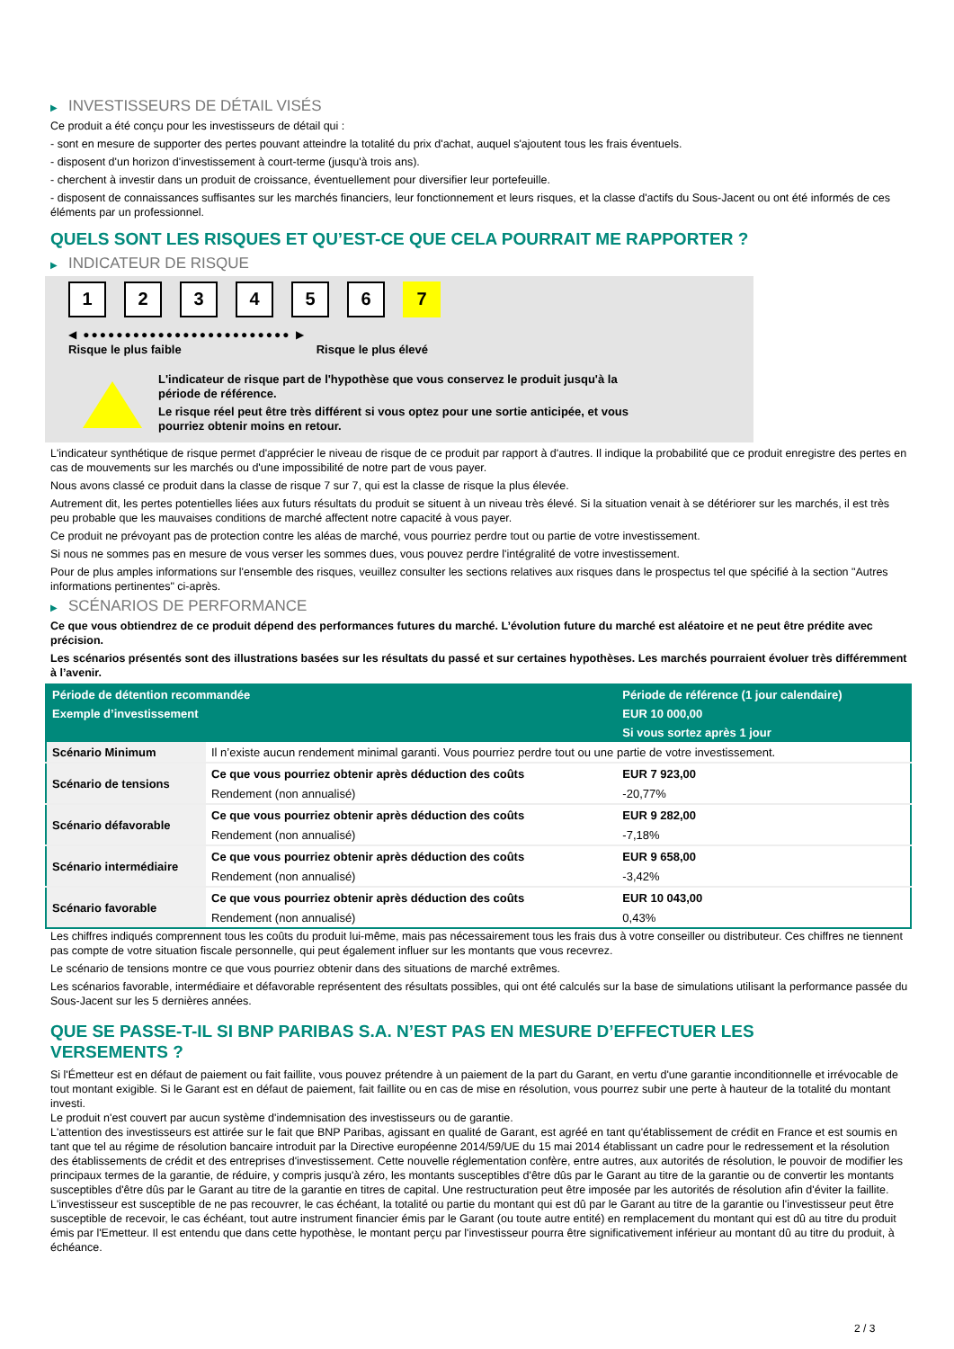▶ INVESTISSEURS DE DÉTAIL VISÉS
Ce produit a été conçu pour les investisseurs de détail qui :
- sont en mesure de supporter des pertes pouvant atteindre la totalité du prix d'achat, auquel s'ajoutent tous les frais éventuels.
- disposent d'un horizon d'investissement à court-terme (jusqu'à trois ans).
- cherchent à investir dans un produit de croissance, éventuellement pour diversifier leur portefeuille.
- disposent de connaissances suffisantes sur les marchés financiers, leur fonctionnement et leurs risques, et la classe d'actifs du Sous-Jacent ou ont été informés de ces éléments par un professionnel.
QUELS SONT LES RISQUES ET QU’EST-CE QUE CELA POURRAIT ME RAPPORTER ?
▶ INDICATEUR DE RISQUE
1 2 3 4 5 6 7
◀ ●●●●●●●●●●●●●●●●●●●●●●●●● ▶
Risque le plus faible Risque le plus élevé
L'indicateur de risque part de l'hypothèse que vous conservez le produit jusqu'à la
période de référence.
Le risque réel peut être très différent si vous optez pour une sortie anticipée, et vous
pourriez obtenir moins en retour.
L'indicateur synthétique de risque permet d'apprécier le niveau de risque de ce produit par rapport à d'autres. Il indique la probabilité que ce produit enregistre des pertes en cas de mouvements sur les marchés ou d'une impossibilité de notre part de vous payer.
Nous avons classé ce produit dans la classe de risque 7 sur 7, qui est la classe de risque la plus élevée.
Autrement dit, les pertes potentielles liées aux futurs résultats du produit se situent à un niveau très élevé. Si la situation venait à se détériorer sur les marchés, il est très peu probable que les mauvaises conditions de marché affectent notre capacité à vous payer.
Ce produit ne prévoyant pas de protection contre les aléas de marché, vous pourriez perdre tout ou partie de votre investissement.
Si nous ne sommes pas en mesure de vous verser les sommes dues, vous pouvez perdre l'intégralité de votre investissement.
Pour de plus amples informations sur l'ensemble des risques, veuillez consulter les sections relatives aux risques dans le prospectus tel que spécifié à la section "Autres informations pertinentes" ci-après.
▶ SCÉNARIOS DE PERFORMANCE
Ce que vous obtiendrez de ce produit dépend des performances futures du marché. L’évolution future du marché est aléatoire et ne peut être prédite avec précision.
Les scénarios présentés sont des illustrations basées sur les résultats du passé et sur certaines hypothèses. Les marchés pourraient évoluer très différemment à l’avenir.
| Période de détention recommandée | | Période de référence (1 jour calendaire) |
| --- | --- | --- |
| Exemple d’investissement | | EUR 10 000,00 |
| | | Si vous sortez après 1 jour |
| Scénario Minimum | Il n’existe aucun rendement minimal garanti. Vous pourriez perdre tout ou une partie de votre investissement. | |
| Scénario de tensions | Ce que vous pourriez obtenir après déduction des coûts | EUR 7 923,00 |
| | Rendement (non annualisé) | -20,77% |
| Scénario défavorable | Ce que vous pourriez obtenir après déduction des coûts | EUR 9 282,00 |
| | Rendement (non annualisé) | -7,18% |
| Scénario intermédiaire | Ce que vous pourriez obtenir après déduction des coûts | EUR 9 658,00 |
| | Rendement (non annualisé) | -3,42% |
| Scénario favorable | Ce que vous pourriez obtenir après déduction des coûts | EUR 10 043,00 |
| | Rendement (non annualisé) | 0,43% |
Les chiffres indiqués comprennent tous les coûts du produit lui-même, mais pas nécessairement tous les frais dus à votre conseiller ou distributeur. Ces chiffres ne tiennent pas compte de votre situation fiscale personnelle, qui peut également influer sur les montants que vous recevrez.
Le scénario de tensions montre ce que vous pourriez obtenir dans des situations de marché extrêmes.
Les scénarios favorable, intermédiaire et défavorable représentent des résultats possibles, qui ont été calculés sur la base de simulations utilisant la performance passée du Sous-Jacent sur les 5 dernières années.
QUE SE PASSE-T-IL SI BNP PARIBAS S.A. N’EST PAS EN MESURE D’EFFECTUER LES
VERSEMENTS ?
Si l'Émetteur est en défaut de paiement ou fait faillite, vous pouvez prétendre à un paiement de la part du Garant, en vertu d'une garantie inconditionnelle et irrévocable de tout montant exigible. Si le Garant est en défaut de paiement, fait faillite ou en cas de mise en résolution, vous pourrez subir une perte à hauteur de la totalité du montant investi.
Le produit n'est couvert par aucun système d'indemnisation des investisseurs ou de garantie.
L'attention des investisseurs est attirée sur le fait que BNP Paribas, agissant en qualité de Garant, est agréé en tant qu'établissement de crédit en France et est soumis en tant que tel au régime de résolution bancaire introduit par la Directive européenne 2014/59/UE du 15 mai 2014 établissant un cadre pour le redressement et la résolution des établissements de crédit et des entreprises d'investissement. Cette nouvelle réglementation confère, entre autres, aux autorités de résolution, le pouvoir de modifier les principaux termes de la garantie, de réduire, y compris jusqu'à zéro, les montants susceptibles d'être dûs par le Garant au titre de la garantie ou de convertir les montants susceptibles d'être dûs par le Garant au titre de la garantie en titres de capital. Une restructuration peut être imposée par les autorités de résolution afin d'éviter la faillite. L'investisseur est susceptible de ne pas recouvrer, le cas échéant, la totalité ou partie du montant qui est dû par le Garant au titre de la garantie ou l'investisseur peut être susceptible de recevoir, le cas échéant, tout autre instrument financier émis par le Garant (ou toute autre entité) en remplacement du montant qui est dû au titre du produit émis par l'Emetteur. Il est entendu que dans cette hypothèse, le montant perçu par l'investisseur pourra être significativement inférieur au montant dû au titre du produit, à échéance.
2 / 3